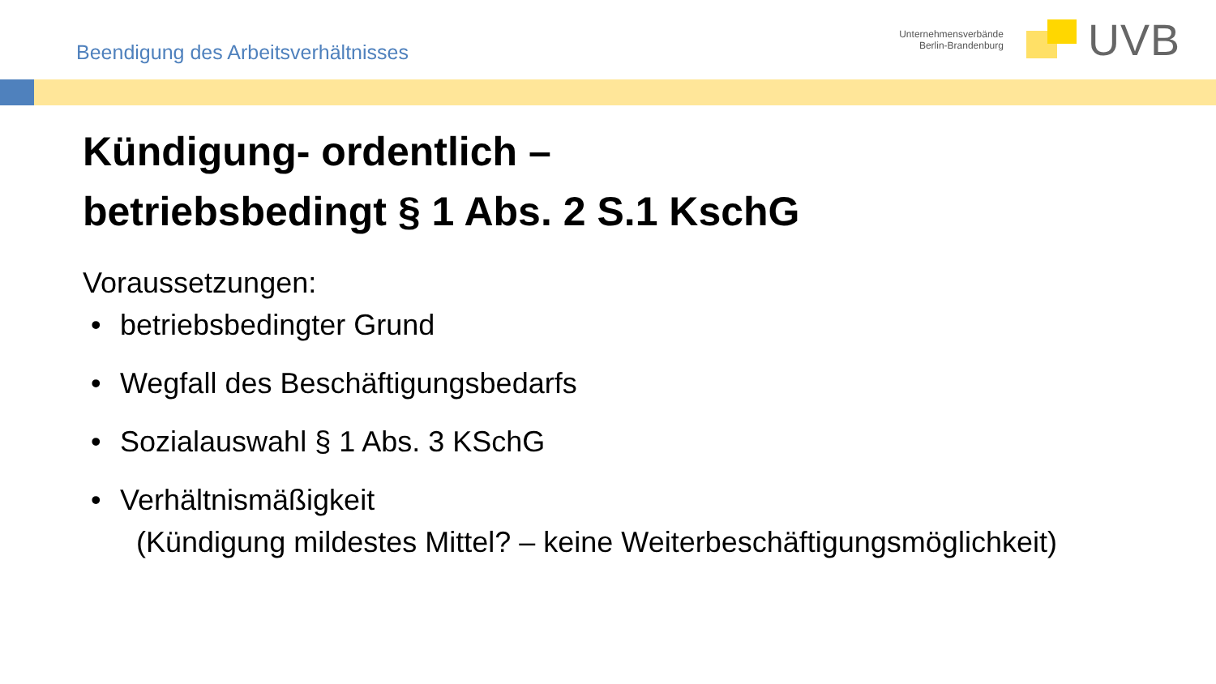Beendigung des Arbeitsverhältnisses
Unternehmensverbände
Berlin-Brandenburg
UVB
Kündigung- ordentlich –
betriebsbedingt § 1 Abs. 2 S.1 KschG
Voraussetzungen:
• betriebsbedingter Grund
• Wegfall des Beschäftigungsbedarfs
• Sozialauswahl § 1 Abs. 3 KSchG
• Verhältnismäßigkeit
(Kündigung mildestes Mittel? – keine Weiterbeschäftigungsmöglichkeit)